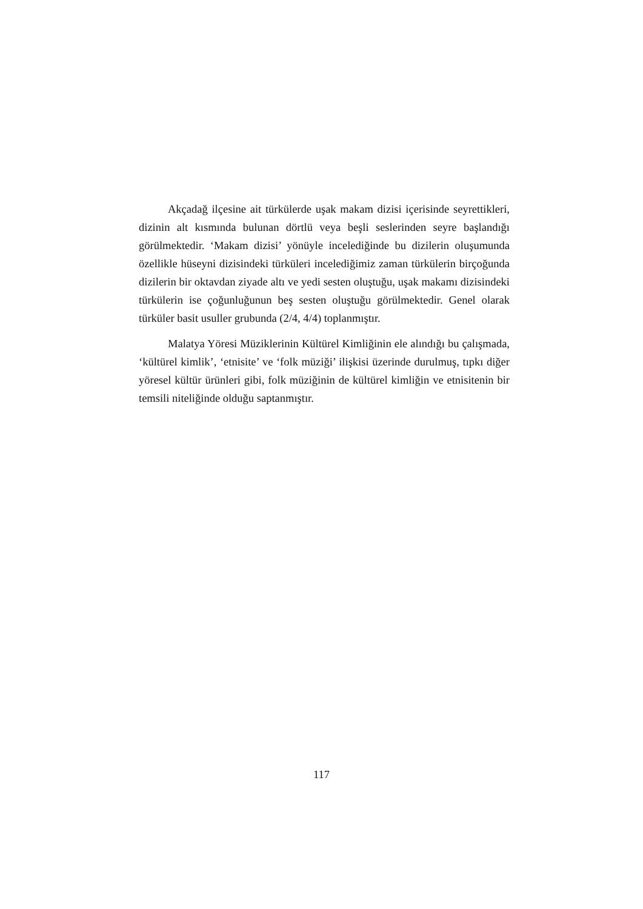Akçadağ ilçesine ait türkülerde uşak makam dizisi içerisinde seyrettikleri, dizinin alt kısmında bulunan dörtlü veya beşli seslerinden seyre başlandığı görülmektedir. ‘Makam dizisi’ yönüyle incelediğinde bu dizilerin oluşumunda özellikle hüseyni dizisindeki türküleri incelediğimiz zaman türkülerin birçoğunda dizilerin bir oktavdan ziyade altı ve yedi sesten oluştuğu, uşak makamı dizisindeki türkülerin ise çoğunluğunun beş sesten oluştuğu görülmektedir. Genel olarak türküler basit usuller grubunda (2/4, 4/4) toplanmıştır.
Malatya Yöresi Müziklerinin Kültürel Kimliğinin ele alındığı bu çalışmada, ‘kültürel kimlik’, ‘etnisite’ ve ‘folk müziği’ ilişkisi üzerinde durulmuş, tıpkı diğer yöresel kültür ürünleri gibi, folk müziğinin de kültürel kimliğin ve etnisitenin bir temsili niteliğinde olduğu saptanmıştır.
117